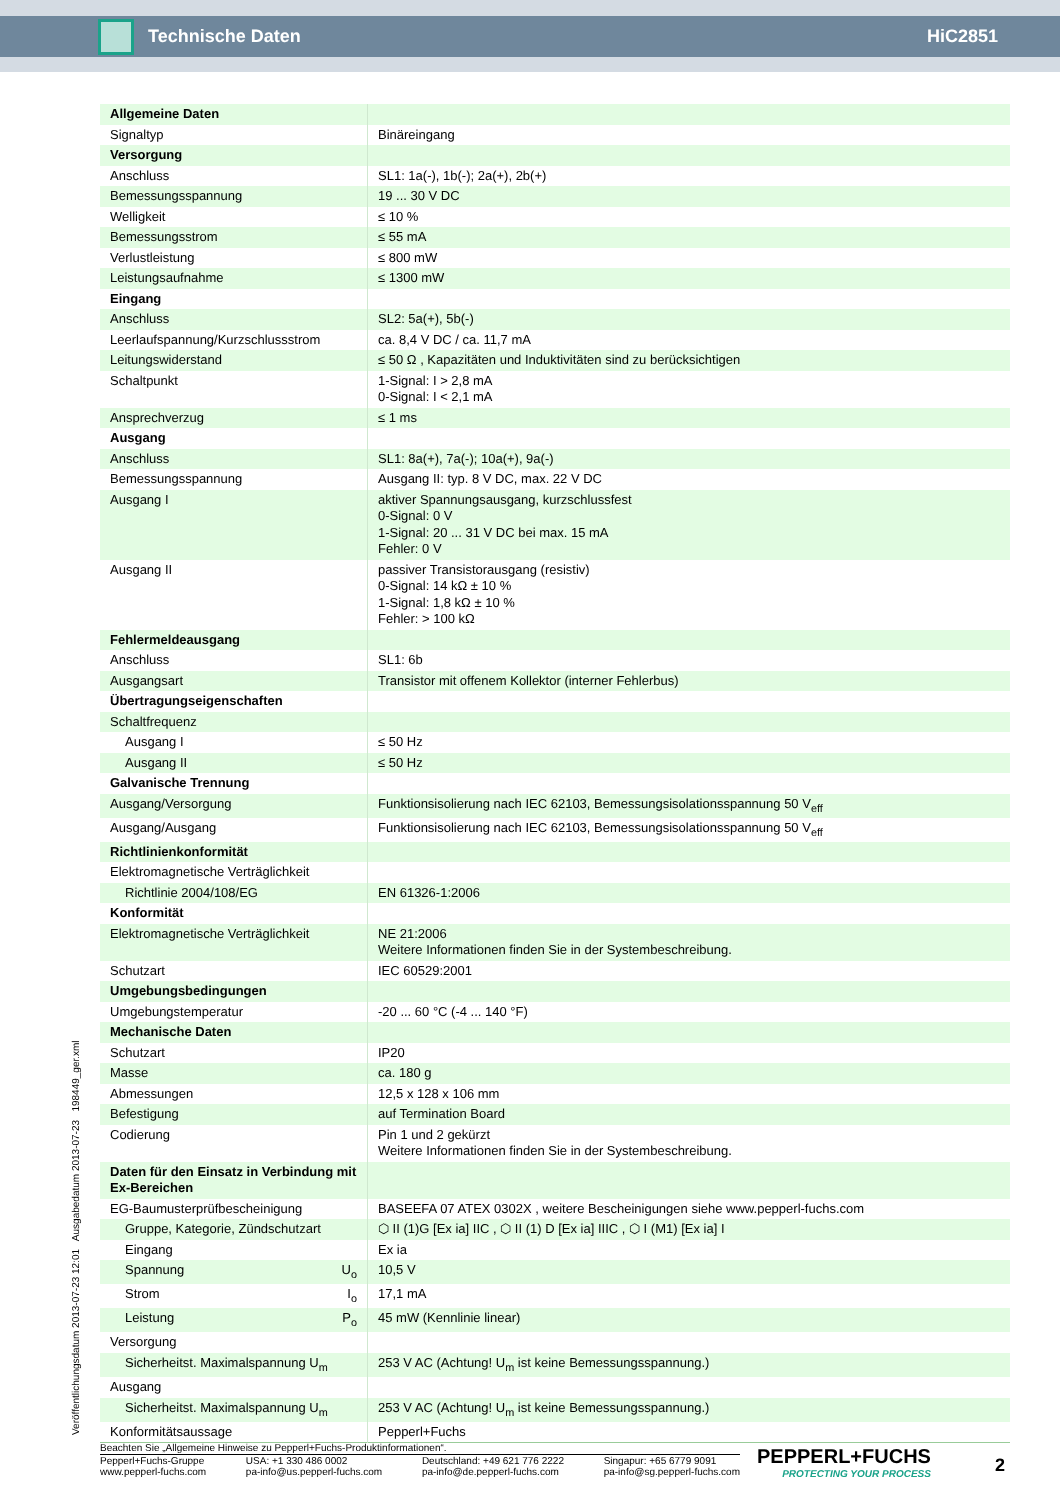Technische Daten HiC2851
| Allgemeine Daten | |
| Signaltyp | Binäreingang |
| Versorgung | |
| Anschluss | SL1: 1a(-), 1b(-); 2a(+), 2b(+) |
| Bemessungsspannung | 19 ... 30 V DC |
| Welligkeit | ≤ 10 % |
| Bemessungsstrom | ≤ 55 mA |
| Verlustleistung | ≤ 800 mW |
| Leistungsaufnahme | ≤ 1300 mW |
| Eingang | |
| Anschluss | SL2: 5a(+), 5b(-) |
| Leerlaufspannung/Kurzschlussstrom | ca. 8,4 V DC / ca. 11,7 mA |
| Leitungswiderstand | ≤ 50 Ω , Kapazitäten und Induktivitäten sind zu berücksichtigen |
| Schaltpunkt | 1-Signal: I > 2,8 mA 0-Signal: I < 2,1 mA |
| Ansprechverzug | ≤ 1 ms |
| Ausgang | |
| Anschluss | SL1: 8a(+), 7a(-); 10a(+), 9a(-) |
| Bemessungsspannung | Ausgang II: typ. 8 V DC, max. 22 V DC |
| Ausgang I | aktiver Spannungsausgang, kurzschlussfest 0-Signal: 0 V 1-Signal: 20 ... 31 V DC bei max. 15 mA Fehler: 0 V |
| Ausgang II | passiver Transistorausgang (resistiv) 0-Signal: 14 kΩ ± 10 % 1-Signal: 1,8 kΩ ± 10 % Fehler: > 100 kΩ |
| Fehlermeldeausgang | |
| Anschluss | SL1: 6b |
| Ausgangsart | Transistor mit offenem Kollektor (interner Fehlerbus) |
| Übertragungseigenschaften | |
| Schaltfrequenz | |
| Ausgang I | ≤ 50 Hz |
| Ausgang II | ≤ 50 Hz |
| Galvanische Trennung | |
| Ausgang/Versorgung | Funktionsisolierung nach IEC 62103, Bemessungsisolationsspannung 50 V<sub>eff</sub> |
| Ausgang/Ausgang | Funktionsisolierung nach IEC 62103, Bemessungsisolationsspannung 50 V<sub>eff</sub> |
| Richtlinienkonformität | |
| Elektromagnetische Verträglichkeit | |
| Richtlinie 2004/108/EG | EN 61326-1:2006 |
| Konformität | |
| Elektromagnetische Verträglichkeit | NE 21:2006 Weitere Informationen finden Sie in der Systembeschreibung. |
| Schutzart | IEC 60529:2001 |
| Umgebungsbedingungen | |
| Umgebungstemperatur | -20 ... 60 °C (-4 ... 140 °F) |
| Mechanische Daten | |
| Schutzart | IP20 |
| Masse | ca. 180 g |
| Abmessungen | 12,5 x 128 x 106 mm |
| Befestigung | auf Termination Board |
| Codierung | Pin 1 und 2 gekürzt Weitere Informationen finden Sie in der Systembeschreibung. |
| Daten für den Einsatz in Verbindung mit Ex-Bereichen | |
| EG-Baumusterprüfbescheinigung | BASEEFA 07 ATEX 0302X , weitere Bescheinigungen siehe www.pepperl-fuchs.com |
| Gruppe, Kategorie, Zündschutzart | ⬡ II (1)G [Ex ia] IIC , ⬡ II (1) D [Ex ia] IIIC , ⬡ I (M1) [Ex ia] I |
| Eingang | Ex ia |
| Spannung U<sub>o</sub> | 10,5 V |
| Strom I<sub>o</sub> | 17,1 mA |
| Leistung P<sub>o</sub> | 45 mW (Kennlinie linear) |
| Versorgung | |
| Sicherheitst. Maximalspannung U<sub>m</sub> | 253 V AC (Achtung! U<sub>m</sub> ist keine Bemessungsspannung.) |
| Ausgang | |
| Sicherheitst. Maximalspannung U<sub>m</sub> | 253 V AC (Achtung! U<sub>m</sub> ist keine Bemessungsspannung.) |
| Konformitätsaussage | Pepperl+Fuchs |
Veröffentlichungsdatum 2013-07-23 12:01 Ausgabedatum 2013-07-23 198449_ger.xml
Beachten Sie „Allgemeine Hinweise zu Pepperl+Fuchs-Produktinformationen“.
Pepperl+Fuchs-Gruppe
www.pepperl-fuchs.com USA: +1 330 486 0002
pa-info@us.pepperl-fuchs.com Deutschland: +49 621 776 2222
pa-info@de.pepperl-fuchs.com Singapur: +65 6779 9091
pa-info@sg.pepperl-fuchs.com
PEPPERL+FUCHS
PROTECTING YOUR PROCESS
2